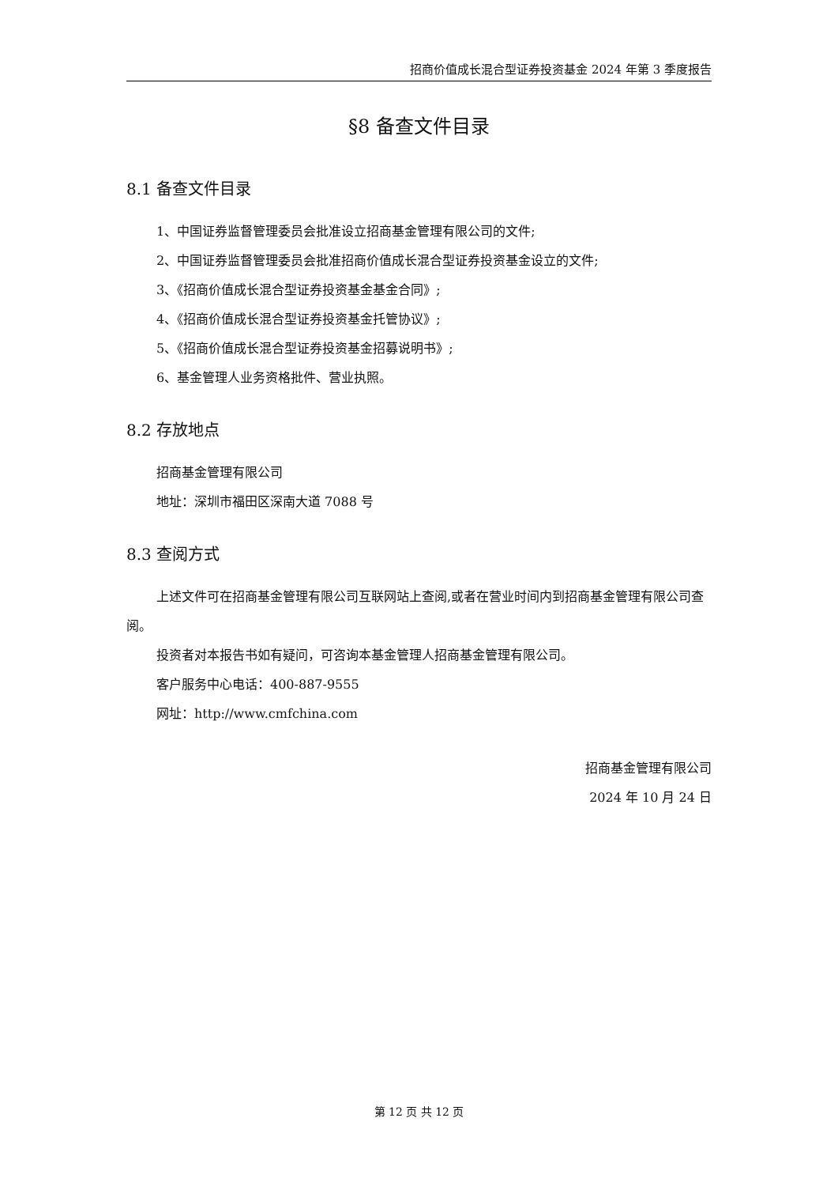招商价值成长混合型证券投资基金 2024 年第 3 季度报告
§8 备查文件目录
8.1 备查文件目录
1、中国证券监督管理委员会批准设立招商基金管理有限公司的文件;
2、中国证券监督管理委员会批准招商价值成长混合型证券投资基金设立的文件;
3、《招商价值成长混合型证券投资基金基金合同》;
4、《招商价值成长混合型证券投资基金托管协议》;
5、《招商价值成长混合型证券投资基金招募说明书》;
6、基金管理人业务资格批件、营业执照。
8.2 存放地点
招商基金管理有限公司
地址：深圳市福田区深南大道 7088 号
8.3 查阅方式
上述文件可在招商基金管理有限公司互联网站上查阅,或者在营业时间内到招商基金管理有限公司查阅。
投资者对本报告书如有疑问，可咨询本基金管理人招商基金管理有限公司。
客户服务中心电话：400-887-9555
网址：http://www.cmfchina.com
招商基金管理有限公司
2024 年 10 月 24 日
第 12 页 共 12 页